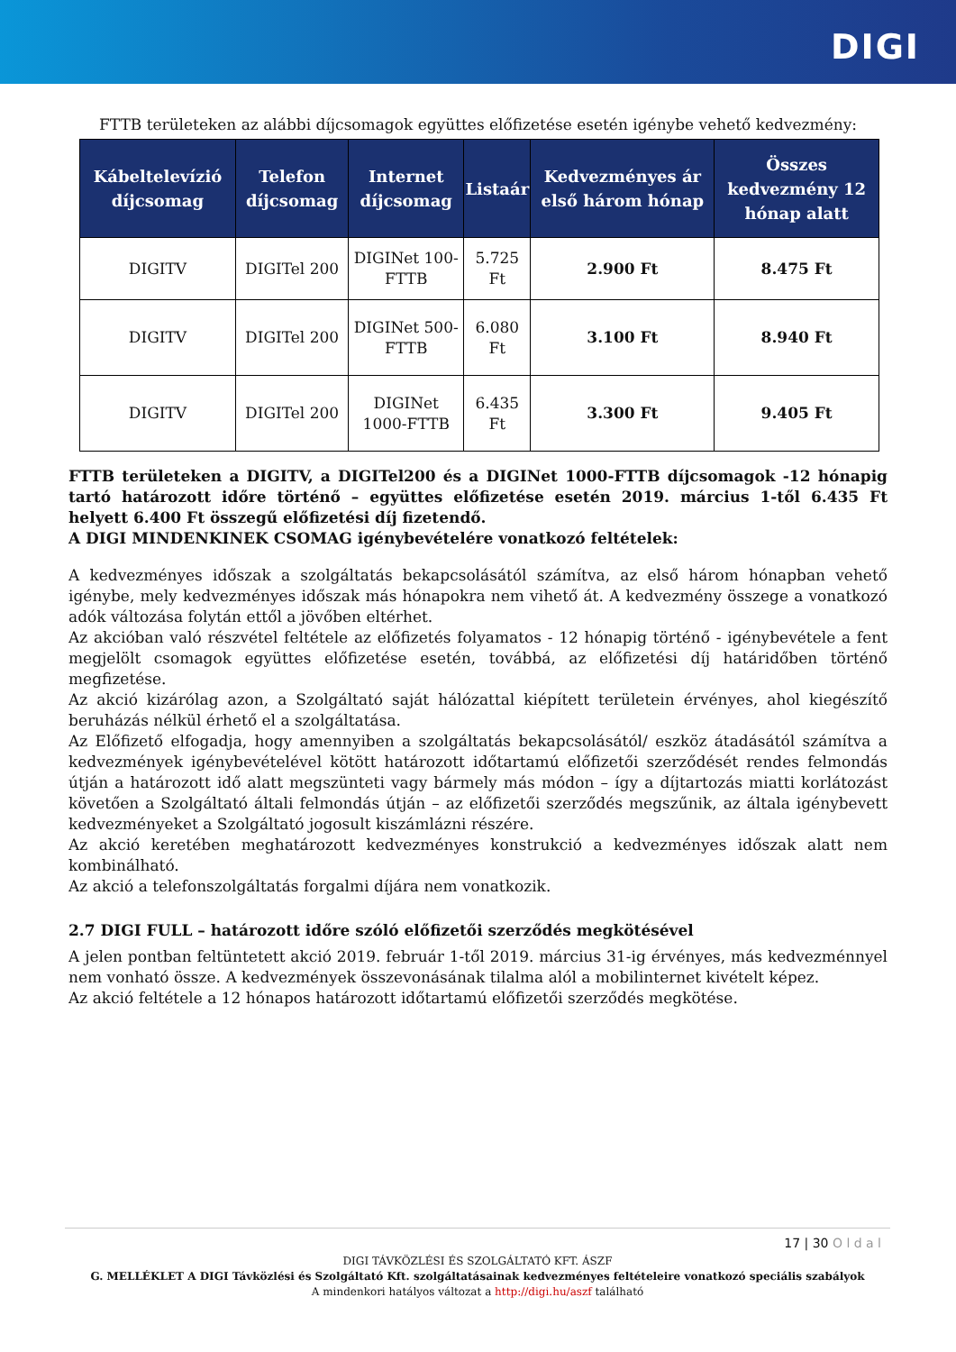DIGI
FTTB területeken az alábbi díjcsomagok együttes előfizetése esetén igénybe vehető kedvezmény:
| Kábeltelevízió díjcsomag | Telefon díjcsomag | Internet díjcsomag | Listaár | Kedvezményes ár első három hónap | Összes kedvezmény 12 hónap alatt |
| --- | --- | --- | --- | --- | --- |
| DIGITV | DIGITel 200 | DIGINet 100-FTTB | 5.725 Ft | 2.900 Ft | 8.475 Ft |
| DIGITV | DIGITel 200 | DIGINet 500-FTTB | 6.080 Ft | 3.100 Ft | 8.940 Ft |
| DIGITV | DIGITel 200 | DIGINet 1000-FTTB | 6.435 Ft | 3.300 Ft | 9.405 Ft |
FTTB területeken a DIGITV, a DIGITel200 és a DIGINet 1000-FTTB díjcsomagok -12 hónapig tartó határozott időre történő – együttes előfizetése esetén 2019. március 1-től 6.435 Ft helyett 6.400 Ft összegű előfizetési díj fizetendő.
A DIGI MINDENKINEK CSOMAG igénybevételére vonatkozó feltételek:
A kedvezményes időszak a szolgáltatás bekapcsolásától számítva, az első három hónapban vehető igénybe, mely kedvezményes időszak más hónapokra nem vihető át. A kedvezmény összege a vonatkozó adók változása folytán ettől a jövőben eltérhet.
Az akcióban való részvétel feltétele az előfizetés folyamatos - 12 hónapig történő - igénybevétele a fent megjelölt csomagok együttes előfizetése esetén, továbbá, az előfizetési díj határidőben történő megfizetése.
Az akció kizárólag azon, a Szolgáltató saját hálózattal kiépített területein érvényes, ahol kiegészítő beruházás nélkül érhető el a szolgáltatása.
Az Előfizető elfogadja, hogy amennyiben a szolgáltatás bekapcsolásától/ eszköz átadásától számítva a kedvezmények igénybevételével kötött határozott időtartamú előfizetői szerződését rendes felmondás útján a határozott idő alatt megszünteti vagy bármely más módon – így a díjtartozás miatti korlátozást követően a Szolgáltató általi felmondás útján – az előfizetői szerződés megszűnik, az általa igénybevett kedvezményeket a Szolgáltató jogosult kiszámlázni részére.
Az akció keretében meghatározott kedvezményes konstrukció a kedvezményes időszak alatt nem kombinálható.
Az akció a telefonszolgáltatás forgalmi díjára nem vonatkozik.
2.7 DIGI FULL – határozott időre szóló előfizetői szerződés megkötésével
A jelen pontban feltüntetett akció 2019. február 1-től 2019. március 31-ig érvényes, más kedvezménnyel nem vonható össze. A kedvezmények összevonásának tilalma alól a mobilinternet kivételt képez.
Az akció feltétele a 12 hónapos határozott időtartamú előfizetői szerződés megkötése.
17 | 30 O l d a l
DIGI TÁVKÖZLÉSI ÉS SZOLGÁLTATÓ KFT. ÁSZF
G. MELLÉKLET A DIGI Távközlési és Szolgáltató Kft. szolgáltatásainak kedvezményes feltételeire vonatkozó speciális szabályok
A mindenkori hatályos változat a http://digi.hu/aszf található